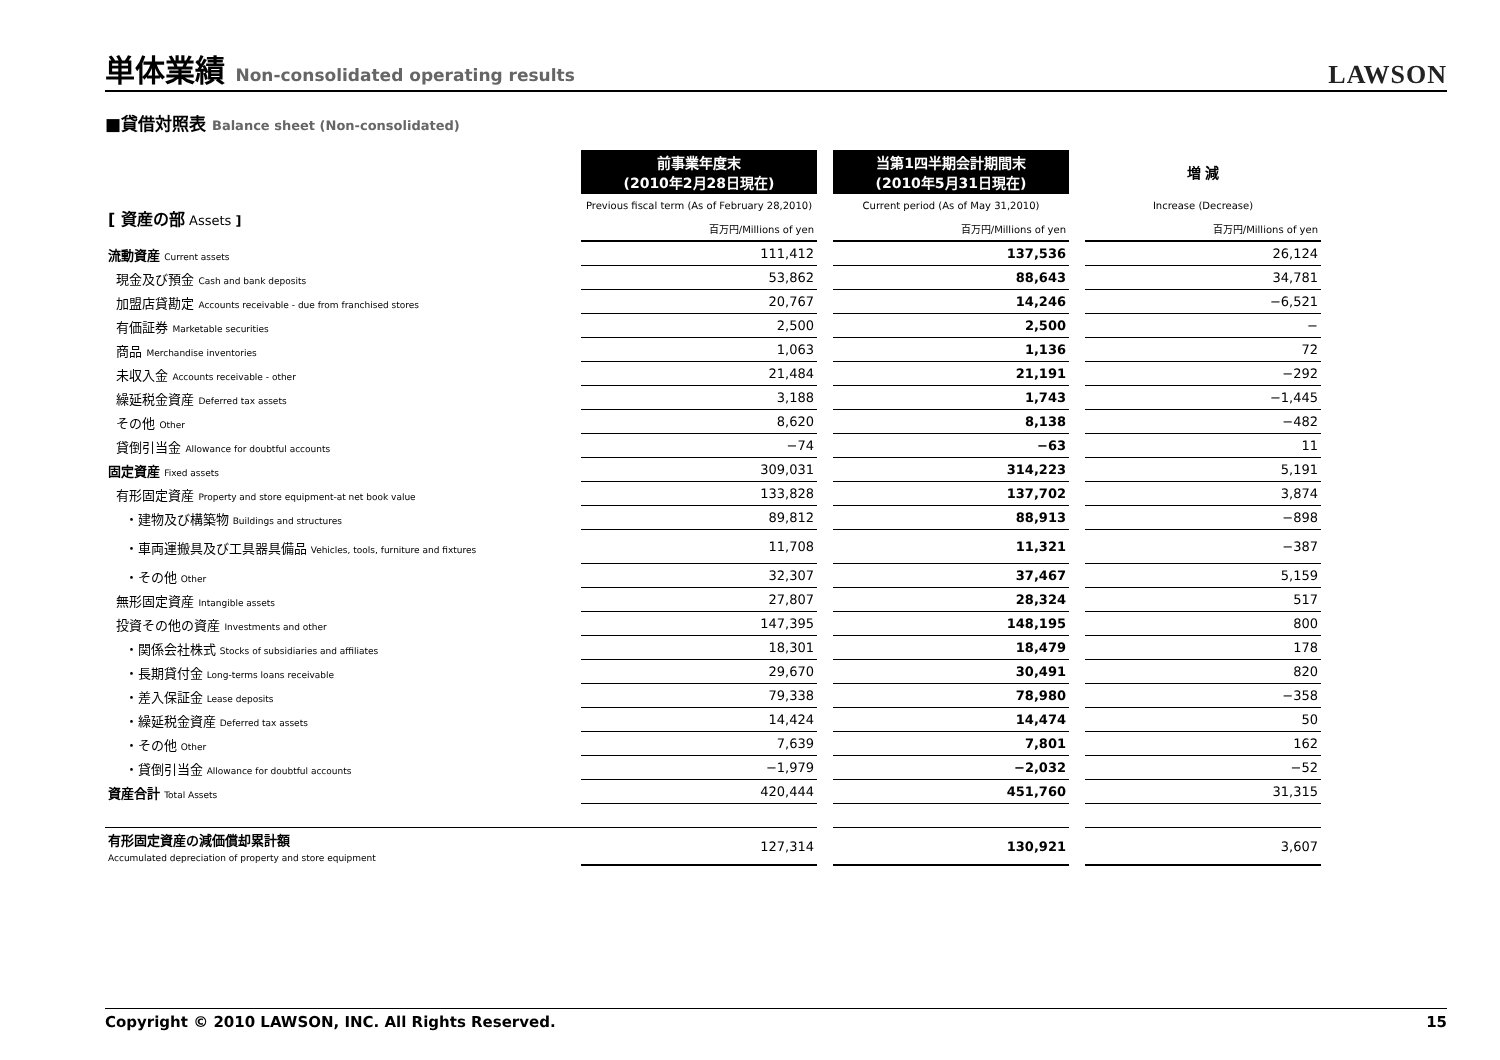単体業績 Non-consolidated operating results
LAWSON
■貸借対照表 Balance sheet (Non-consolidated)
| | 前事業年度末 (2010年2月28日現在) | | 当第1四半期会計期間末 (2010年5月31日現在) | | 増 減 |
| [ 資産の部 Assets ] | Previous fiscal term (As of February 28,2010) | | Current period (As of May 31,2010) | | Increase (Decrease) |
| | 百万円/Millions of yen | | 百万円/Millions of yen | | 百万円/Millions of yen |
| 流動資産 Current assets | 111,412 | | 137,536 | | 26,124 |
| 現金及び預金 Cash and bank deposits | 53,862 | | 88,643 | | 34,781 |
| 加盟店貸勘定 Accounts receivable - due from franchised stores | 20,767 | | 14,246 | | −6,521 |
| 有価証券 Marketable securities | 2,500 | | 2,500 | | − |
| 商品 Merchandise inventories | 1,063 | | 1,136 | | 72 |
| 未収入金 Accounts receivable - other | 21,484 | | 21,191 | | −292 |
| 繰延税金資産 Deferred tax assets | 3,188 | | 1,743 | | −1,445 |
| その他 Other | 8,620 | | 8,138 | | −482 |
| 貸倒引当金 Allowance for doubtful accounts | −74 | | −63 | | 11 |
| 固定資産 Fixed assets | 309,031 | | 314,223 | | 5,191 |
| 有形固定資産 Property and store equipment-at net book value | 133,828 | | 137,702 | | 3,874 |
| ・建物及び構築物 Buildings and structures | 89,812 | | 88,913 | | −898 |
| ・車両運搬具及び工具器具備品 Vehicles, tools, furniture and fixtures | 11,708 | | 11,321 | | −387 |
| ・その他 Other | 32,307 | | 37,467 | | 5,159 |
| 無形固定資産 Intangible assets | 27,807 | | 28,324 | | 517 |
| 投資その他の資産 Investments and other | 147,395 | | 148,195 | | 800 |
| ・関係会社株式 Stocks of subsidiaries and affiliates | 18,301 | | 18,479 | | 178 |
| ・長期貸付金 Long-terms loans receivable | 29,670 | | 30,491 | | 820 |
| ・差入保証金 Lease deposits | 79,338 | | 78,980 | | −358 |
| ・繰延税金資産 Deferred tax assets | 14,424 | | 14,474 | | 50 |
| ・その他 Other | 7,639 | | 7,801 | | 162 |
| ・貸倒引当金 Allowance for doubtful accounts | −1,979 | | −2,032 | | −52 |
| 資産合計 Total Assets | 420,444 | | 451,760 | | 31,315 |
| 有形固定資産の減価償却累計額 Accumulated depreciation of property and store equipment | 127,314 | | 130,921 | | 3,607 |
Copyright © 2010 LAWSON, INC. All Rights Reserved. 15